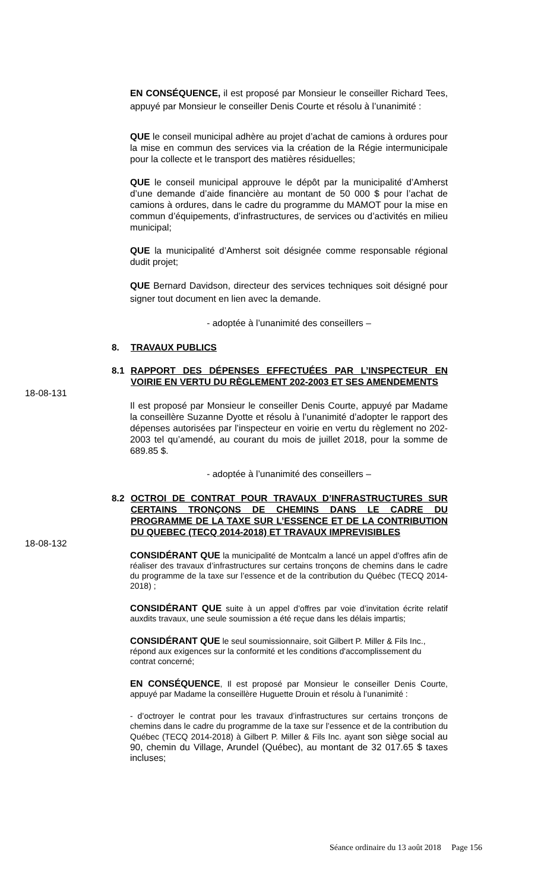EN CONSÉQUENCE, il est proposé par Monsieur le conseiller Richard Tees, appuyé par Monsieur le conseiller Denis Courte et résolu à l’unanimité :
QUE le conseil municipal adhère au projet d’achat de camions à ordures pour la mise en commun des services via la création de la Régie intermunicipale pour la collecte et le transport des matières résiduelles;
QUE le conseil municipal approuve le dépôt par la municipalité d’Amherst d’une demande d’aide financière au montant de 50 000 $ pour l’achat de camions à ordures, dans le cadre du programme du MAMOT pour la mise en commun d’équipements, d’infrastructures, de services ou d’activités en milieu municipal;
QUE la municipalité d’Amherst soit désignée comme responsable régional dudit projet;
QUE Bernard Davidson, directeur des services techniques soit désigné pour signer tout document en lien avec la demande.
- adoptée à l’unanimité des conseillers –
8. TRAVAUX PUBLICS
8.1 RAPPORT DES DÉPENSES EFFECTUÉES PAR L’INSPECTEUR EN VOIRIE EN VERTU DU RÈGLEMENT 202-2003 ET SES AMENDEMENTS
18-08-131
Il est proposé par Monsieur le conseiller Denis Courte, appuyé par Madame la conseillère Suzanne Dyotte et résolu à l’unanimité d’adopter le rapport des dépenses autorisées par l’inspecteur en voirie en vertu du règlement no 202-2003 tel qu’amendé, au courant du mois de juillet 2018, pour la somme de 689.85 $.
- adoptée à l’unanimité des conseillers –
8.2 OCTROI DE CONTRAT POUR TRAVAUX D’INFRASTRUCTURES SUR CERTAINS TRONÇONS DE CHEMINS DANS LE CADRE DU PROGRAMME DE LA TAXE SUR L’ESSENCE ET DE LA CONTRIBUTION DU QUEBEC (TECQ 2014-2018) ET TRAVAUX IMPREVISIBLES
18-08-132
CONSIDÉRANT QUE la municipalité de Montcalm a lancé un appel d’offres afin de réaliser des travaux d’infrastructures sur certains tronçons de chemins dans le cadre du programme de la taxe sur l’essence et de la contribution du Québec (TECQ 2014-2018) ;
CONSIDÉRANT QUE suite à un appel d’offres par voie d’invitation écrite relatif auxdits travaux, une seule soumission a été reçue dans les délais impartis;
CONSIDÉRANT QUE le seul soumissionnaire, soit Gilbert P. Miller & Fils Inc., répond aux exigences sur la conformité et les conditions d'accomplissement du contrat concerné;
EN CONSÉQUENCE, Il est proposé par Monsieur le conseiller Denis Courte, appuyé par Madame la conseillère Huguette Drouin et résolu à l’unanimité :
- d’octroyer le contrat pour les travaux d’infrastructures sur certains tronçons de chemins dans le cadre du programme de la taxe sur l’essence et de la contribution du Québec (TECQ 2014-2018) à Gilbert P. Miller & Fils Inc. ayant son siège social au 90, chemin du Village, Arundel (Québec), au montant de 32 017.65 $ taxes incluses;
Séance ordinaire du 13 août 2018 Page 156